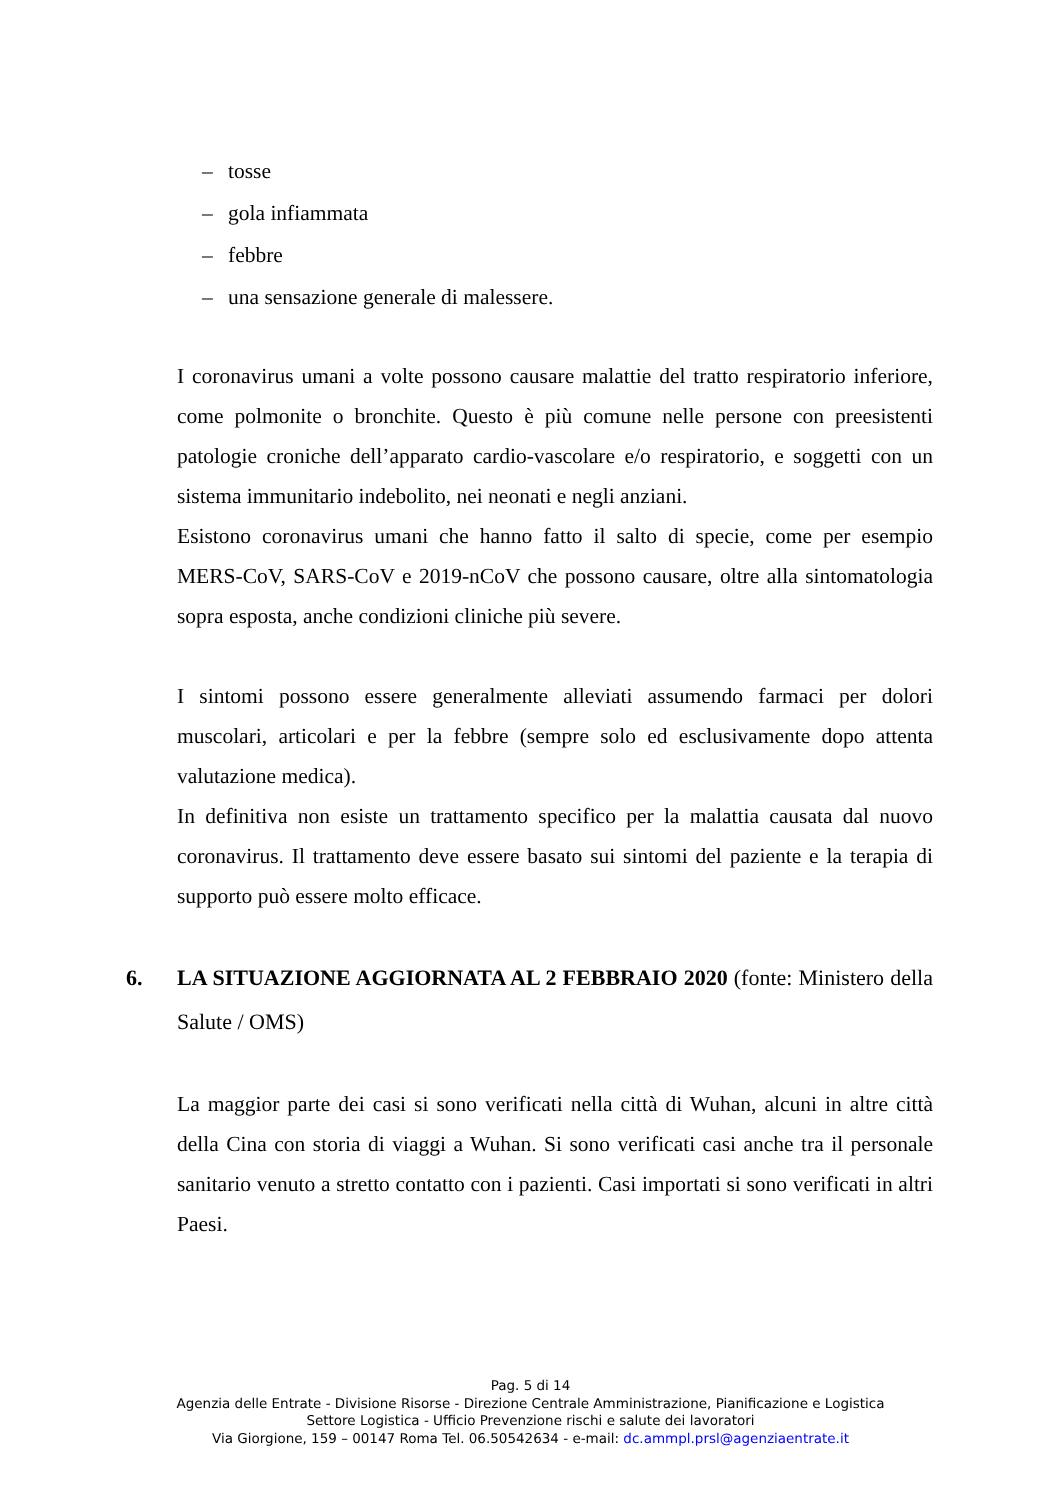– tosse
– gola infiammata
– febbre
– una sensazione generale di malessere.
I coronavirus umani a volte possono causare malattie del tratto respiratorio inferiore, come polmonite o bronchite. Questo è più comune nelle persone con preesistenti patologie croniche dell’apparato cardio-vascolare e/o respiratorio, e soggetti con un sistema immunitario indebolito, nei neonati e negli anziani.
Esistono coronavirus umani che hanno fatto il salto di specie, come per esempio MERS-CoV, SARS-CoV e 2019-nCoV che possono causare, oltre alla sintomatologia sopra esposta, anche condizioni cliniche più severe.
I sintomi possono essere generalmente alleviati assumendo farmaci per dolori muscolari, articolari e per la febbre (sempre solo ed esclusivamente dopo attenta valutazione medica).
In definitiva non esiste un trattamento specifico per la malattia causata dal nuovo coronavirus. Il trattamento deve essere basato sui sintomi del paziente e la terapia di supporto può essere molto efficace.
6. LA SITUAZIONE AGGIORNATA AL 2 FEBBRAIO 2020 (fonte: Ministero della Salute / OMS)
La maggior parte dei casi si sono verificati nella città di Wuhan, alcuni in altre città della Cina con storia di viaggi a Wuhan. Si sono verificati casi anche tra il personale sanitario venuto a stretto contatto con i pazienti. Casi importati si sono verificati in altri Paesi.
Pag. 5 di 14
Agenzia delle Entrate - Divisione Risorse - Direzione Centrale Amministrazione, Pianificazione e Logistica
Settore Logistica - Ufficio Prevenzione rischi e salute dei lavoratori
Via Giorgione, 159 – 00147 Roma Tel. 06.50542634 - e-mail: dc.ammpl.prsl@agenziaentrate.it